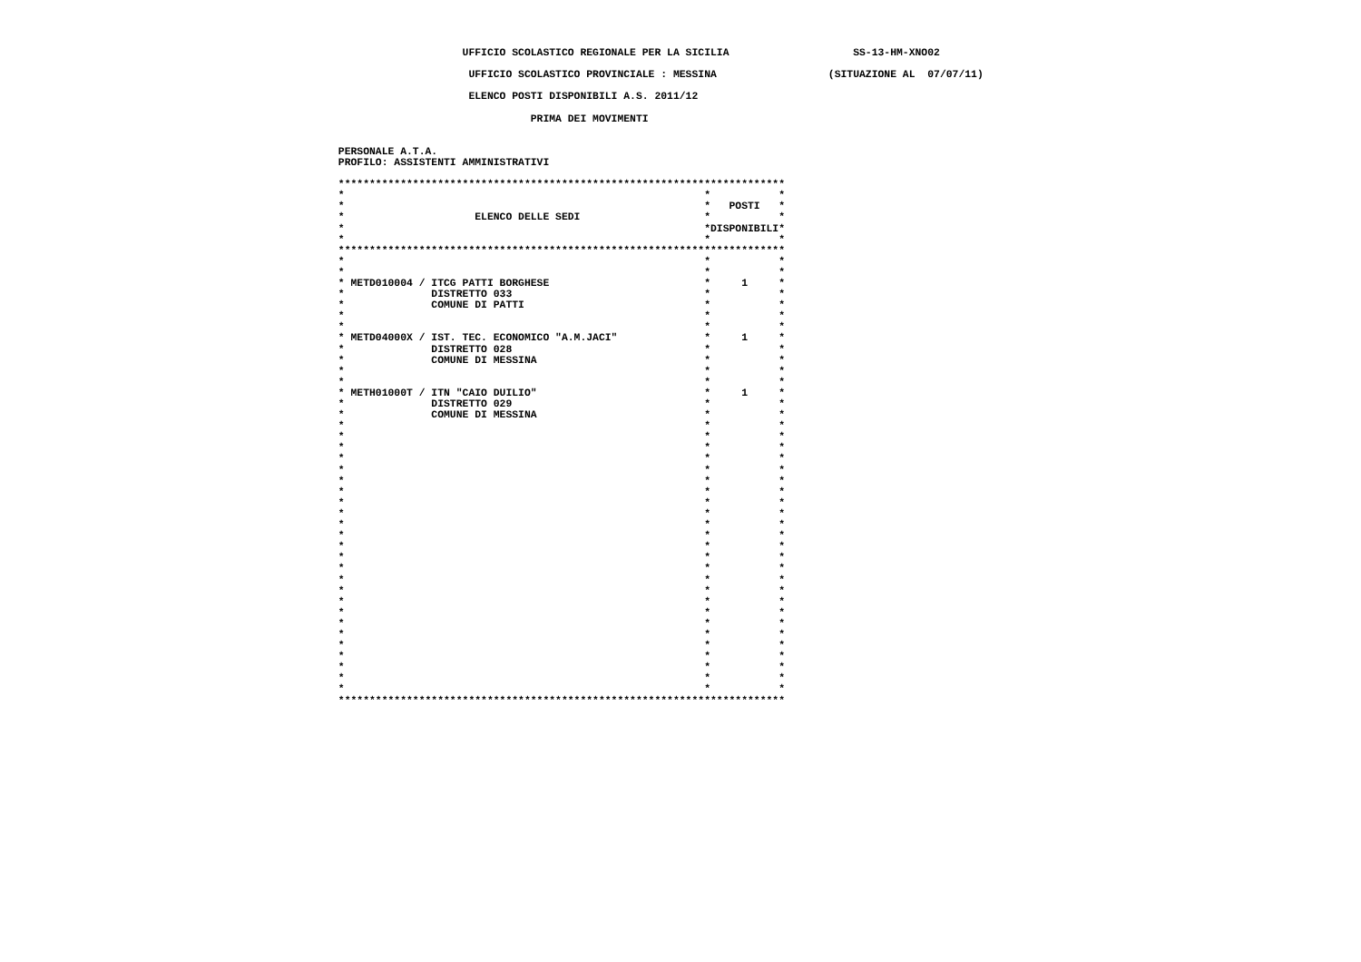UFFICIO SCOLASTICO REGIONALE PER LA SICILIA                    SS-13-HM-XNO02

                      UFFICIO SCOLASTICO PROVINCIALE : MESSINA                  (SITUAZIONE AL  07/07/11)

                      ELENCO POSTI DISPONIBILI A.S. 2011/12

                                PRIMA DEI MOVIMENTI


 PERSONALE A.T.A.
 PROFILO: ASSISTENTI AMMINISTRATIVI

 ************************************************************************
 *                                                          *           *
 *                                                          *   POSTI   *
 *                     ELENCO DELLE SEDI                    *           *
 *                                                          *DISPONIBILI*
 *                                                          *           *
 ************************************************************************
 *                                                          *           *
 *                                                          *           *
 * METD010004 / ITCG PATTI BORGHESE                         *     1     *
 *              DISTRETTO 033                               *           *
 *              COMUNE DI PATTI                             *           *
 *                                                          *           *
 *                                                          *           *
 * METD04000X / IST. TEC. ECONOMICO "A.M.JACI"              *     1     *
 *              DISTRETTO 028                               *           *
 *              COMUNE DI MESSINA                           *           *
 *                                                          *           *
 *                                                          *           *
 * METH01000T / ITN "CAIO DUILIO"                           *     1     *
 *              DISTRETTO 029                               *           *
 *              COMUNE DI MESSINA                           *           *
 *                                                          *           *
 *                                                          *           *
 *                                                          *           *
 *                                                          *           *
 *                                                          *           *
 *                                                          *           *
 *                                                          *           *
 *                                                          *           *
 *                                                          *           *
 *                                                          *           *
 *                                                          *           *
 *                                                          *           *
 *                                                          *           *
 *                                                          *           *
 *                                                          *           *
 *                                                          *           *
 *                                                          *           *
 *                                                          *           *
 *                                                          *           *
 *                                                          *           *
 *                                                          *           *
 *                                                          *           *
 *                                                          *           *
 *                                                          *           *
 *                                                          *           *
 ************************************************************************